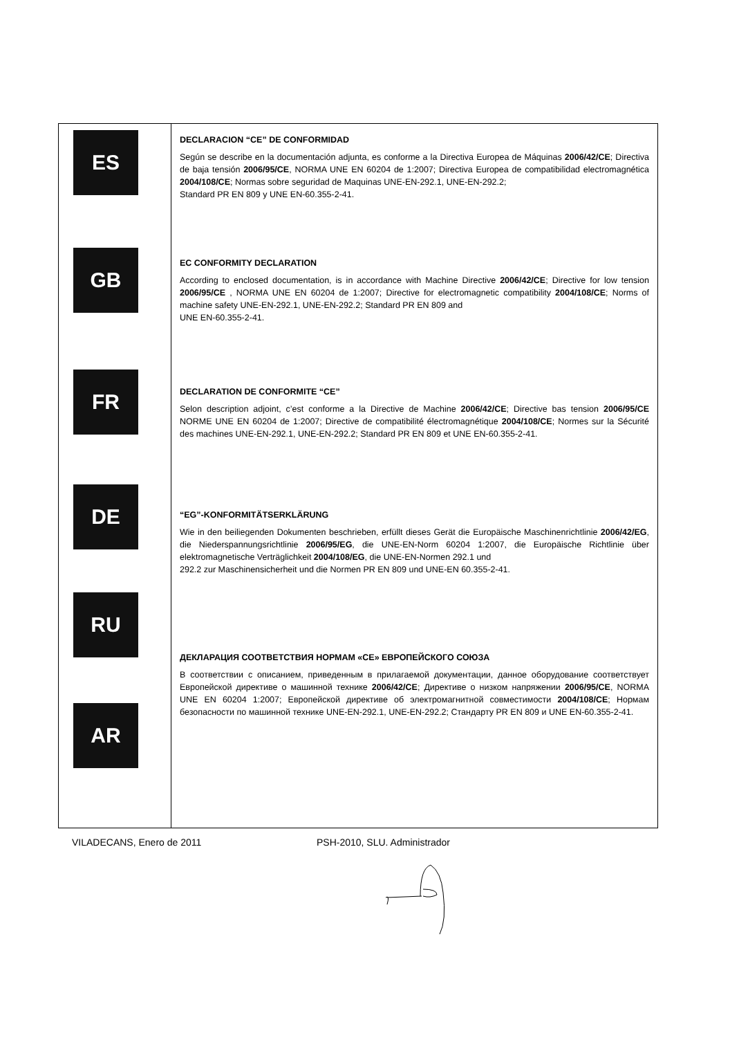| ES GB FR DE RU AR | DECLARACION “CE” DE CONFORMIDAD Según se describe en la documentación adjunta, es conforme a la Directiva Europea de Máquinas 2006/42/CE ; Directiva de baja tensión 2006/95/CE , NORMA UNE EN 60204 de 1:2007; Directiva Europea de compatibilidad electromagnética 2004/108/CE ; Normas sobre seguridad de Maquinas UNE-EN-292.1, UNE-EN-292.2; Standard PR EN 809 y UNE EN-60.355-2-41. EC CONFORMITY DECLARATION According to enclosed documentation, is in accordance with Machine Directive 2006/42/CE ; Directive for low tension 2006/95/CE , NORMA UNE EN 60204 de 1:2007; Directive for electromagnetic compatibility 2004/108/CE ; Norms of machine safety UNE-EN-292.1, UNE-EN-292.2; Standard PR EN 809 and UNE EN-60.355-2-41. DECLARATION DE CONFORMITE “CE” Selon description adjoint, c’est conforme a la Directive de Machine 2006/42/CE ; Directive bas tension 2006/95/CE NORME UNE EN 60204 de 1:2007; Directive de compatibilité électromagnétique 2004/108/CE ; Normes sur la Sécurité des machines UNE-EN-292.1, UNE-EN-292.2; Standard PR EN 809 et UNE EN-60.355-2-41. “EG”-KONFORMITÄTSERKLÄRUNG Wie in den beiliegenden Dokumenten beschrieben, erfüllt dieses Gerät die Europäische Maschinenrichtlinie 2006/42/EG , die Niederspannungsrichtlinie 2006/95/EG , die UNE-EN-Norm 60204 1:2007, die Europäische Richtlinie über elektromagnetische Verträglichkeit 2004/108/EG , die UNE-EN-Normen 292.1 und 292.2 zur Maschinensicherheit und die Normen PR EN 809 und UNE-EN 60.355-2-41. ДЕКЛАРАЦИЯ СООТВЕТСТВИЯ НОРМАМ «CE» ЕВРОПЕЙСКОГО СОЮЗА В соответствии с описанием, приведенным в прилагаемой документации, данное оборудование соответствует Европейской директиве о машинной технике 2006/42/CE ; Директиве о низком напряжении 2006/95/CE , NORMA UNE EN 60204 1:2007; Европейской директиве об электромагнитной совместимости 2004/108/CE ; Нормам безопасности по машинной технике UNE-EN-292.1, UNE-EN-292.2; Стандарту PR EN 809 и UNE EN-60.355-2-41. |
VILADECANS, Enero de 2011 PSH-2010, SLU. Administrador